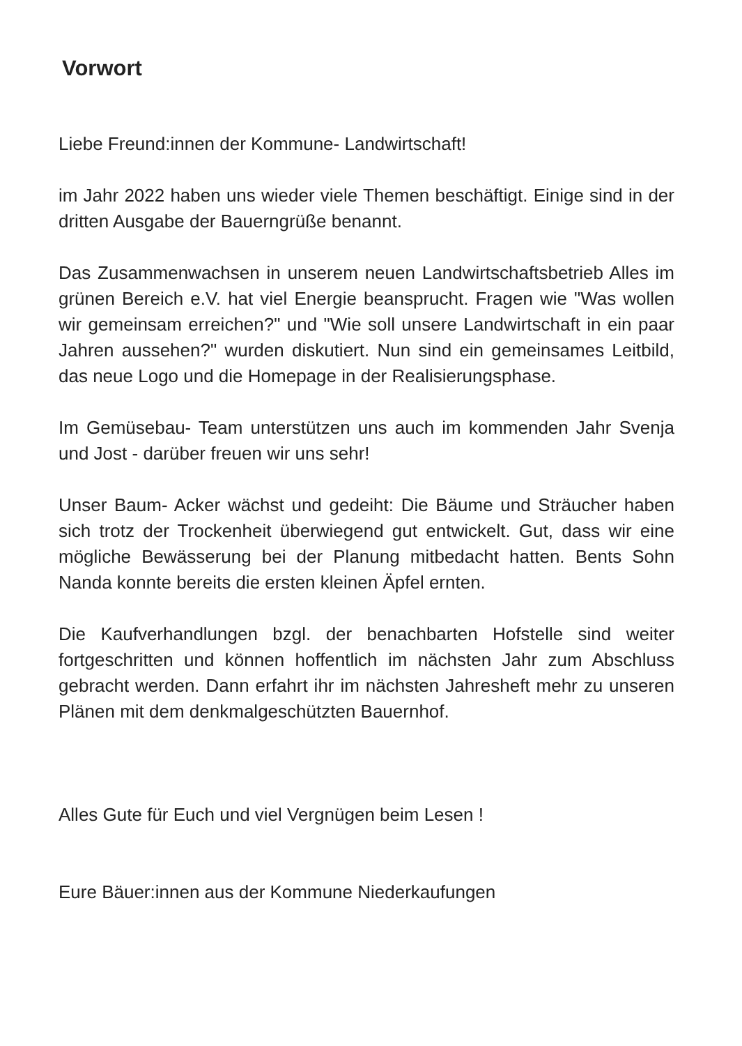Vorwort
Liebe Freund:innen der Kommune- Landwirtschaft!
im Jahr 2022 haben uns wieder viele Themen beschäftigt. Einige sind in der dritten Ausgabe der Bauerngrüße benannt.
Das Zusammenwachsen in unserem neuen Landwirtschaftsbetrieb Alles im grünen Bereich e.V. hat viel Energie beansprucht. Fragen wie "Was wollen wir gemeinsam erreichen?" und "Wie soll unsere Landwirtschaft in ein paar Jahren aussehen?" wurden diskutiert. Nun sind ein gemeinsames Leitbild, das neue Logo und die Homepage in der Realisierungsphase.
Im Gemüsebau- Team unterstützen uns auch im kommenden Jahr Svenja und Jost - darüber freuen wir uns sehr!
Unser Baum- Acker wächst und gedeiht: Die Bäume und Sträucher haben sich trotz der Trockenheit überwiegend gut entwickelt. Gut, dass wir eine mögliche Bewässerung bei der Planung mitbedacht hatten. Bents Sohn Nanda konnte bereits die ersten kleinen Äpfel ernten.
Die Kaufverhandlungen bzgl. der benachbarten Hofstelle sind weiter fortgeschritten und können hoffentlich im nächsten Jahr zum Abschluss gebracht werden. Dann erfahrt ihr im nächsten Jahresheft mehr zu unseren Plänen mit dem denkmalgeschützten Bauernhof.
Alles Gute für Euch und viel Vergnügen beim Lesen !
Eure Bäuer:innen aus der Kommune Niederkaufungen